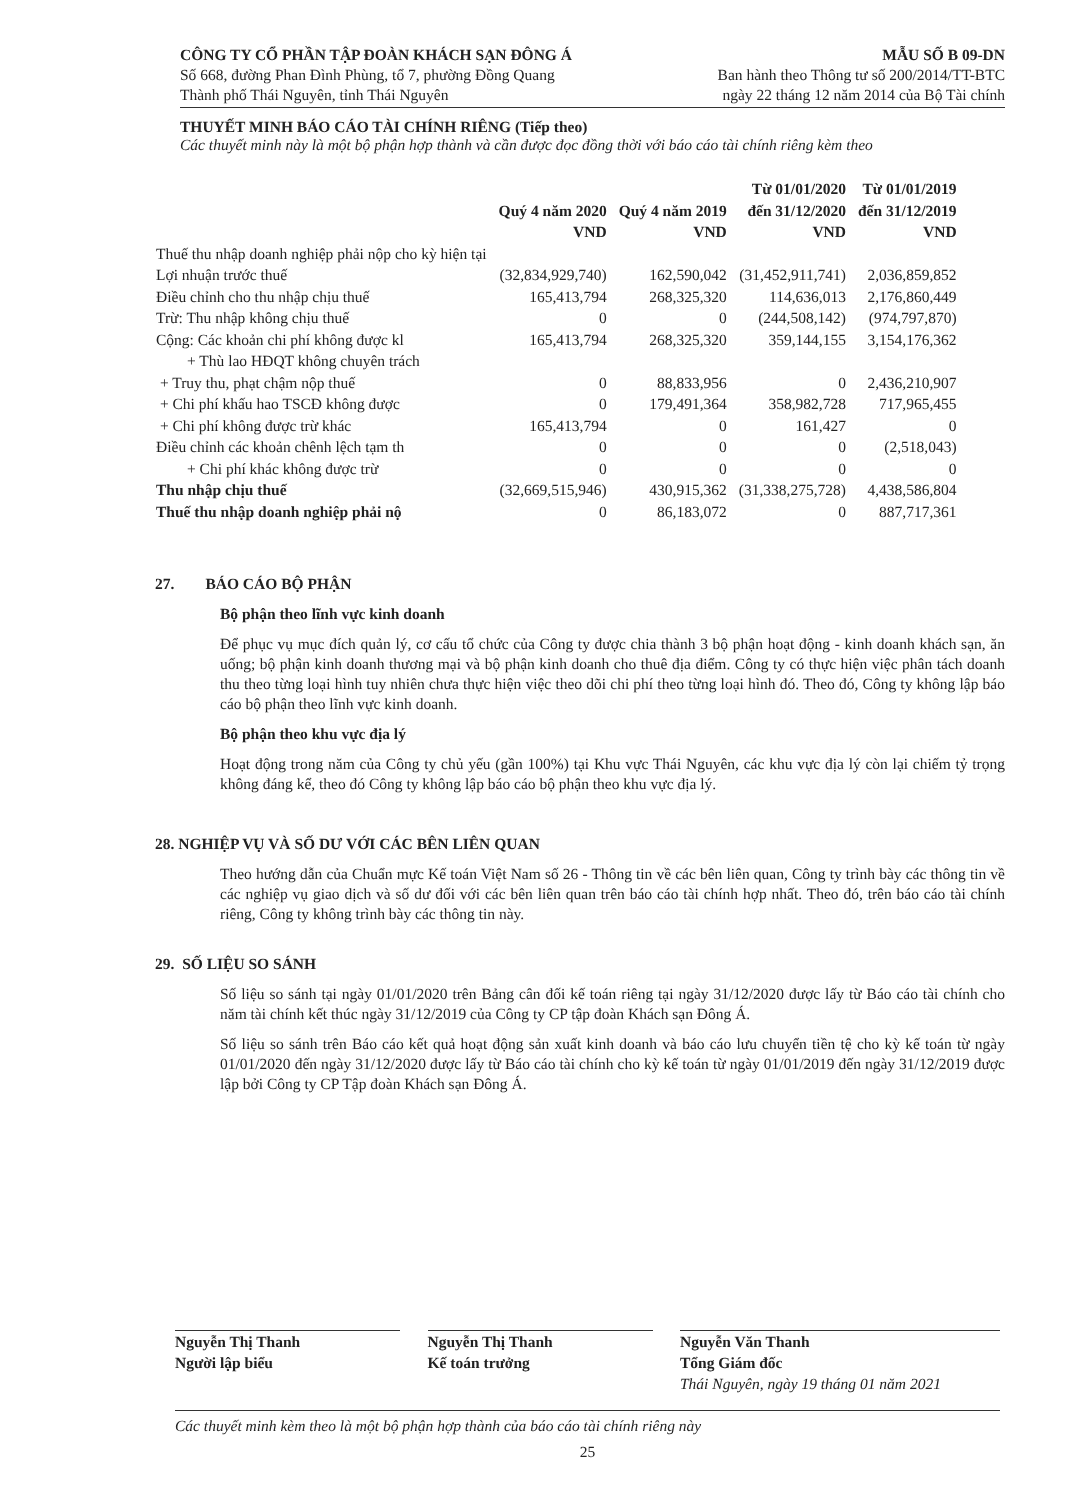CÔNG TY CỔ PHẦN TẬP ĐOÀN KHÁCH SẠN ĐÔNG Á
Số 668, đường Phan Đình Phùng, tổ 7, phường Đồng Quang
Thành phố Thái Nguyên, tỉnh Thái Nguyên
MẪU SỐ B 09-DN
Ban hành theo Thông tư số 200/2014/TT-BTC
ngày 22 tháng 12 năm 2014 của Bộ Tài chính
THUYẾT MINH BÁO CÁO TÀI CHÍNH RIÊNG (Tiếp theo)
Các thuyết minh này là một bộ phận hợp thành và cần được đọc đồng thời với báo cáo tài chính riêng kèm theo
| | Quý 4 năm 2020 VND | Quý 4 năm 2019 VND | Từ 01/01/2020 đến 31/12/2020 VND | Từ 01/01/2019 đến 31/12/2019 VND |
| --- | --- | --- | --- | --- |
| Thuế thu nhập doanh nghiệp phải nộp cho kỳ hiện tại | | | | |
| Lợi nhuận trước thuế | (32,834,929,740) | 162,590,042 | (31,452,911,741) | 2,036,859,852 |
| Điều chỉnh cho thu nhập chịu thuế | 165,413,794 | 268,325,320 | 114,636,013 | 2,176,860,449 |
| Trừ: Thu nhập không chịu thuế | 0 | 0 | (244,508,142) | (974,797,870) |
| Cộng: Các khoản chi phí không được kl | 165,413,794 | 268,325,320 | 359,144,155 | 3,154,176,362 |
| + Thù lao HĐQT không chuyên trách | | | | |
| + Truy thu, phạt chậm nộp thuế | 0 | 88,833,956 | 0 | 2,436,210,907 |
| + Chi phí khấu hao TSCĐ không được | 0 | 179,491,364 | 358,982,728 | 717,965,455 |
| + Chi phí không được trừ khác | 165,413,794 | 0 | 161,427 | 0 |
| Điều chỉnh các khoản chênh lệch tạm th | 0 | 0 | 0 | (2,518,043) |
| + Chi phí khác không được trừ | 0 | 0 | 0 | 0 |
| Thu nhập chịu thuế | (32,669,515,946) | 430,915,362 | (31,338,275,728) | 4,438,586,804 |
| Thuế thu nhập doanh nghiệp phải nộ | 0 | 86,183,072 | 0 | 887,717,361 |
27. BÁO CÁO BỘ PHẬN
Bộ phận theo lĩnh vực kinh doanh
Để phục vụ mục đích quản lý, cơ cấu tổ chức của Công ty được chia thành 3 bộ phận hoạt động - kinh doanh khách sạn, ăn uống; bộ phận kinh doanh thương mại và bộ phận kinh doanh cho thuê địa điểm. Công ty có thực hiện việc phân tách doanh thu theo từng loại hình tuy nhiên chưa thực hiện việc theo dõi chi phí theo từng loại hình đó. Theo đó, Công ty không lập báo cáo bộ phận theo lĩnh vực kinh doanh.
Bộ phận theo khu vực địa lý
Hoạt động trong năm của Công ty chủ yếu (gần 100%) tại Khu vực Thái Nguyên, các khu vực địa lý còn lại chiếm tỷ trọng không đáng kể, theo đó Công ty không lập báo cáo bộ phận theo khu vực địa lý.
28. NGHIỆP VỤ VÀ SỐ DƯ VỚI CÁC BÊN LIÊN QUAN
Theo hướng dẫn của Chuẩn mực Kế toán Việt Nam số 26 - Thông tin về các bên liên quan, Công ty trình bày các thông tin về các nghiệp vụ giao dịch và số dư đối với các bên liên quan trên báo cáo tài chính hợp nhất. Theo đó, trên báo cáo tài chính riêng, Công ty không trình bày các thông tin này.
29. SỐ LIỆU SO SÁNH
Số liệu so sánh tại ngày 01/01/2020 trên Bảng cân đối kế toán riêng tại ngày 31/12/2020 được lấy từ Báo cáo tài chính cho năm tài chính kết thúc ngày 31/12/2019 của Công ty CP tập đoàn Khách sạn Đông Á.
Số liệu so sánh trên Báo cáo kết quả hoạt động sản xuất kinh doanh và báo cáo lưu chuyển tiền tệ cho kỳ kế toán từ ngày 01/01/2020 đến ngày 31/12/2020 được lấy từ Báo cáo tài chính cho kỳ kế toán từ ngày 01/01/2019 đến ngày 31/12/2019 được lập bởi Công ty CP Tập đoàn Khách sạn Đông Á.
Nguyễn Thị Thanh
Người lập biểu
Nguyễn Thị Thanh
Kế toán trưởng
Nguyễn Văn Thanh
Tổng Giám đốc
Thái Nguyên, ngày 19 tháng 01 năm 2021
Các thuyết minh kèm theo là một bộ phận hợp thành của báo cáo tài chính riêng này
25